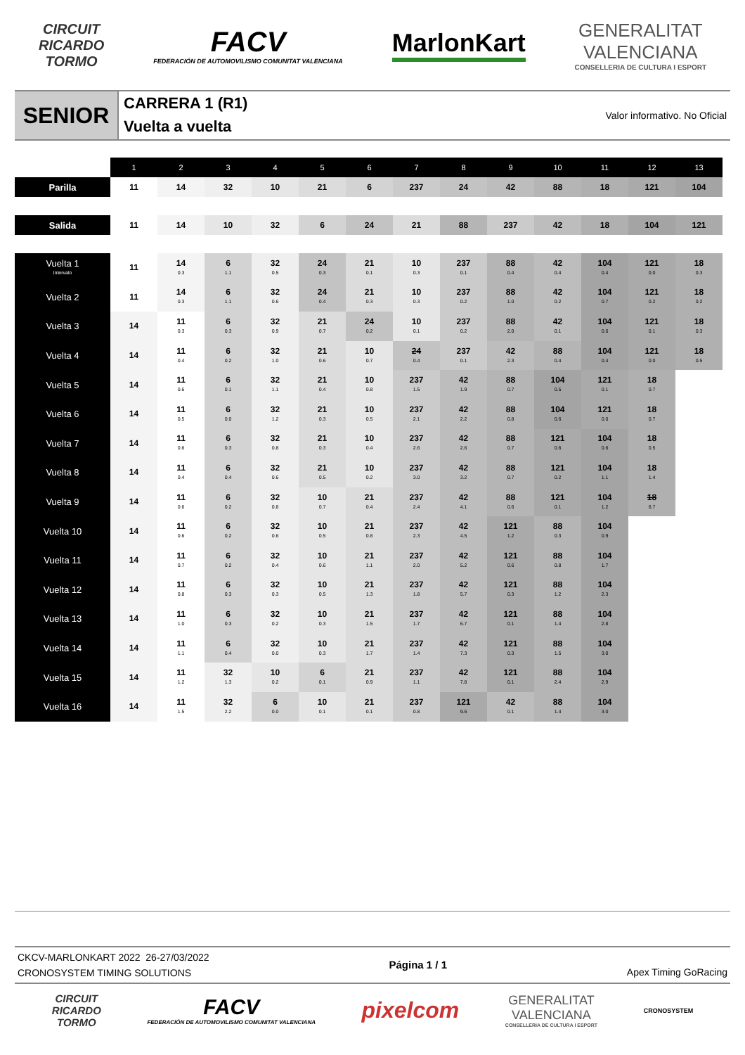CIRCUIT
RICARDO
TORMO
FACV
FEDERACIÓN DE AUTOMOVILISMO COMUNITAT VALENCIANA
MarlonKart
GENERALITAT
VALENCIANA
CONSELLERIA DE CULTURA I ESPORT
SENIOR
CARRERA 1 (R1)
Vuelta a vuelta
Valor informativo. No Oficial
| | 1 | 2 | 3 | 4 | 5 | 6 | 7 | 8 | 9 | 10 | 11 | 12 | 13 |
| --- | --- | --- | --- | --- | --- | --- | --- | --- | --- | --- | --- | --- | --- |
| Parilla | 11 | 14 | 32 | 10 | 21 | 6 | 237 | 24 | 42 | 88 | 18 | 121 | 104 |
| Salida | 11 | 14 | 10 | 32 | 6 | 24 | 21 | 88 | 237 | 42 | 18 | 104 | 121 |
| Vuelta 1 Intervalo | 11 | 14 0.3 | 6 1.1 | 32 0.5 | 24 0.3 | 21 0.1 | 10 0.3 | 237 0.1 | 88 0.4 | 42 0.4 | 104 0.4 | 121 0.0 | 18 0.3 |
| Vuelta 2 | 11 | 14 0.3 | 6 1.1 | 32 0.6 | 24 0.4 | 21 0.3 | 10 0.3 | 237 0.2 | 88 1.0 | 42 0.2 | 104 0.7 | 121 0.2 | 18 0.2 |
| Vuelta 3 | 14 | 11 0.3 | 6 0.3 | 32 0.9 | 21 0.7 | 24 0.2 | 10 0.1 | 237 0.2 | 88 2.0 | 42 0.1 | 104 0.6 | 121 0.1 | 18 0.3 |
| Vuelta 4 | 14 | 11 0.4 | 6 0.2 | 32 1.0 | 21 0.6 | 10 0.7 | 24 0.4 | 237 0.1 | 42 2.3 | 88 0.4 | 104 0.4 | 121 0.0 | 18 0.5 |
| Vuelta 5 | 14 | 11 0.6 | 6 0.1 | 32 1.1 | 21 0.4 | 10 0.8 | 237 1.5 | 42 1.9 | 88 0.7 | 104 0.5 | 121 0.1 | 18 0.7 | |
| Vuelta 6 | 14 | 11 0.5 | 6 0.0 | 32 1.2 | 21 0.3 | 10 0.5 | 237 2.1 | 42 2.2 | 88 0.8 | 104 0.6 | 121 0.0 | 18 0.7 | |
| Vuelta 7 | 14 | 11 0.6 | 6 0.3 | 32 0.8 | 21 0.3 | 10 0.4 | 237 2.6 | 42 2.6 | 88 0.7 | 121 0.6 | 104 0.6 | 18 0.5 | |
| Vuelta 8 | 14 | 11 0.4 | 6 0.4 | 32 0.6 | 21 0.5 | 10 0.2 | 237 3.0 | 42 3.2 | 88 0.7 | 121 0.2 | 104 1.1 | 18 1.4 | |
| Vuelta 9 | 14 | 11 0.6 | 6 0.2 | 32 0.8 | 10 0.7 | 21 0.4 | 237 2.4 | 42 4.1 | 88 0.6 | 121 0.1 | 104 1.2 | 18 6.7 | |
| Vuelta 10 | 14 | 11 0.6 | 6 0.2 | 32 0.6 | 10 0.5 | 21 0.8 | 237 2.3 | 42 4.5 | 121 1.2 | 88 0.3 | 104 0.9 | | |
| Vuelta 11 | 14 | 11 0.7 | 6 0.2 | 32 0.4 | 10 0.6 | 21 1.1 | 237 2.0 | 42 5.2 | 121 0.6 | 88 0.8 | 104 1.7 | | |
| Vuelta 12 | 14 | 11 0.8 | 6 0.3 | 32 0.3 | 10 0.5 | 21 1.3 | 237 1.8 | 42 5.7 | 121 0.3 | 88 1.2 | 104 2.3 | | |
| Vuelta 13 | 14 | 11 1.0 | 6 0.3 | 32 0.2 | 10 0.3 | 21 1.5 | 237 1.7 | 42 6.7 | 121 0.1 | 88 1.4 | 104 2.8 | | |
| Vuelta 14 | 14 | 11 1.1 | 6 0.4 | 32 0.0 | 10 0.3 | 21 1.7 | 237 1.4 | 42 7.3 | 121 0.3 | 88 1.5 | 104 3.0 | | |
| Vuelta 15 | 14 | 11 1.2 | 32 1.3 | 10 0.2 | 6 0.1 | 21 0.9 | 237 1.1 | 42 7.8 | 121 0.1 | 88 2.4 | 104 2.9 | | |
| Vuelta 16 | 14 | 11 1.5 | 32 2.2 | 6 0.0 | 10 0.1 | 21 0.1 | 237 0.8 | 121 9.6 | 42 0.1 | 88 1.4 | 104 3.0 | | |
CKCV-MARLONKART 2022 26-27/03/2022
CRONOSYSTEM TIMING SOLUTIONS
Página 1 / 1 Apex Timing GoRacing
CIRCUIT
RICARDO
TORMO
FACV
FEDERACIÓN DE AUTOMOVILISMO COMUNITAT VALENCIANA
pixelcom
GENERALITAT
VALENCIANA
CONSELLERIA DE CULTURA I ESPORT
CRONOSYSTEM